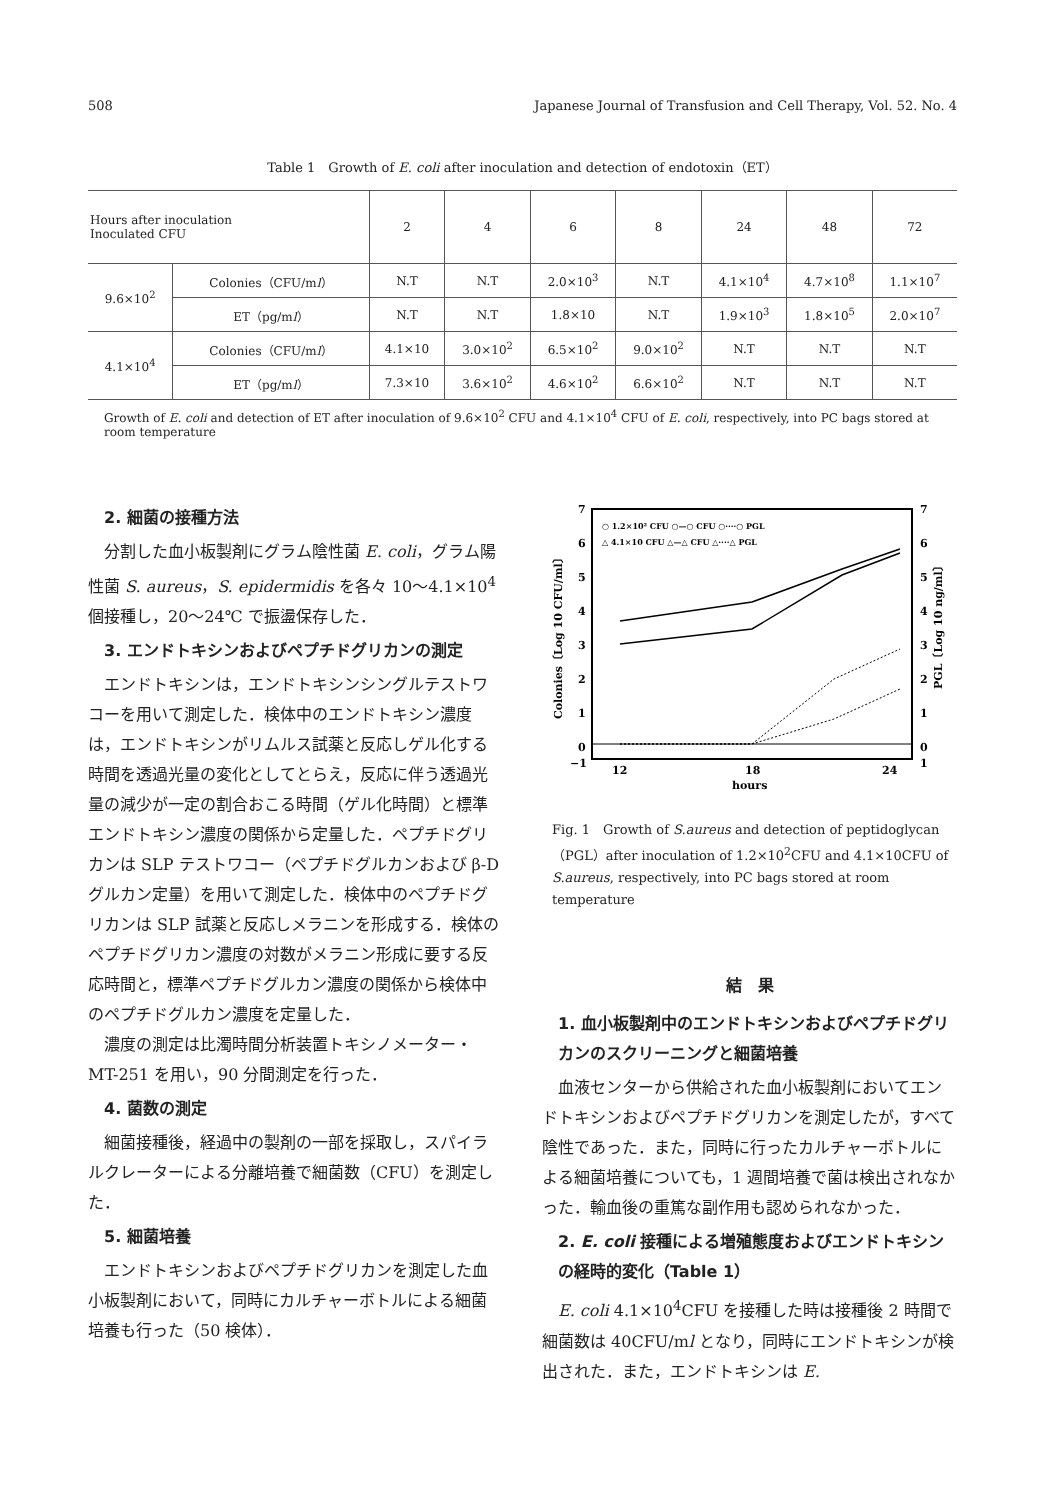508 Japanese Journal of Transfusion and Cell Therapy, Vol. 52. No. 4
Table 1　Growth of E. coli after inoculation and detection of endotoxin（ET）
| Hours after inoculation Inoculated CFU | | 2 | 4 | 6 | 8 | 24 | 48 | 72 |
| --- | --- | --- | --- | --- | --- | --- | --- | --- |
| 9.6×10<sup>2</sup> | Colonies（CFU/m l ） | N.T | N.T | 2.0×10<sup>3</sup> | N.T | 4.1×10<sup>4</sup> | 4.7×10<sup>8</sup> | 1.1×10<sup>7</sup> |
| | ET（pg/m l ） | N.T | N.T | 1.8×10 | N.T | 1.9×10<sup>3</sup> | 1.8×10<sup>5</sup> | 2.0×10<sup>7</sup> |
| 4.1×10<sup>4</sup> | Colonies（CFU/m l ） | 4.1×10 | 3.0×10<sup>2</sup> | 6.5×10<sup>2</sup> | 9.0×10<sup>2</sup> | N.T | N.T | N.T |
| | ET（pg/m l ） | 7.3×10 | 3.6×10<sup>2</sup> | 4.6×10<sup>2</sup> | 6.6×10<sup>2</sup> | N.T | N.T | N.T |
Growth of E. coli and detection of ET after inoculation of 9.6×10<sup>2</sup> CFU and 4.1×10<sup>4</sup> CFU of E. coli, respectively, into PC bags stored at room temperature
2. 細菌の接種方法
分割した血小板製剤にグラム陰性菌 E. coli，グラム陽性菌 S. aureus，S. epidermidis を各々 10〜4.1×10<sup>4</sup> 個接種し，20〜24℃ で振盪保存した．
3. エンドトキシンおよびペプチドグリカンの測定
エンドトキシンは，エンドトキシンシングルテストワコーを用いて測定した．検体中のエンドトキシン濃度は，エンドトキシンがリムルス試薬と反応しゲル化する時間を透過光量の変化としてとらえ，反応に伴う透過光量の減少が一定の割合おこる時間（ゲル化時間）と標準エンドトキシン濃度の関係から定量した．ペプチドグリカンは SLP テストワコー（ペプチドグルカンおよび β-D グルカン定量）を用いて測定した．検体中のペプチドグリカンは SLP 試薬と反応しメラニンを形成する．検体のペプチドグリカン濃度の対数がメラニン形成に要する反応時間と，標準ペプチドグルカン濃度の関係から検体中のペプチドグルカン濃度を定量した．
濃度の測定は比濁時間分析装置トキシノメーター・MT-251 を用い，90 分間測定を行った．
4. 菌数の測定
細菌接種後，経過中の製剤の一部を採取し，スパイラルクレーターによる分離培養で細菌数（CFU）を測定した．
5. 細菌培養
エンドトキシンおよびペプチドグリカンを測定した血小板製剤において，同時にカルチャーボトルによる細菌培養も行った（50 検体）．
7
6
5
4
3
2
1
0
−1
7
6
5
4
3
2
1
0
1
12
18
24
hours
Colonies〔Log 10 CFU/ml〕
PGL〔Log 10 ng/ml〕
○ 1.2×10² CFU ○—○ CFU ○····○ PGL
△ 4.1×10 CFU △—△ CFU △····△ PGL
Fig. 1　Growth of S.aureus and detection of peptidoglycan（PGL）after inoculation of 1.2×10<sup>2</sup>CFU and 4.1×10CFU of S.aureus, respectively, into PC bags stored at room temperature
結　果
1. 血小板製剤中のエンドトキシンおよびペプチドグリカンのスクリーニングと細菌培養
血液センターから供給された血小板製剤においてエンドトキシンおよびペプチドグリカンを測定したが，すべて陰性であった．また，同時に行ったカルチャーボトルによる細菌培養についても，1 週間培養で菌は検出されなかった．輸血後の重篤な副作用も認められなかった．
2. E. coli 接種による増殖態度およびエンドトキシンの経時的変化（Table 1）
E. coli 4.1×10<sup>4</sup>CFU を接種した時は接種後 2 時間で細菌数は 40CFU/ml となり，同時にエンドトキシンが検出された．また，エンドトキシンは E.